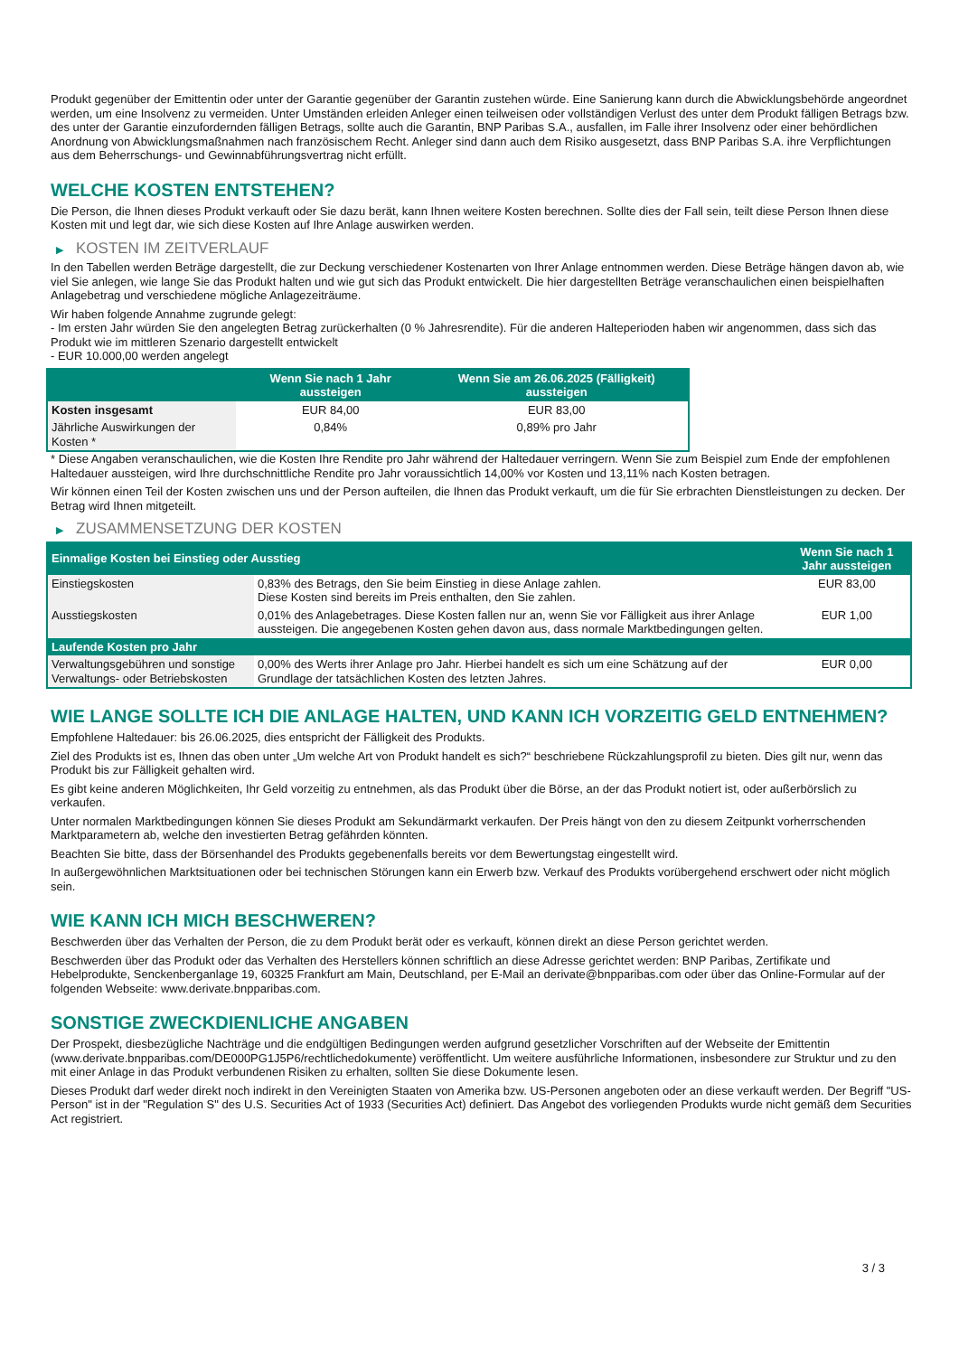Produkt gegenüber der Emittentin oder unter der Garantie gegenüber der Garantin zustehen würde. Eine Sanierung kann durch die Abwicklungsbehörde angeordnet werden, um eine Insolvenz zu vermeiden. Unter Umständen erleiden Anleger einen teilweisen oder vollständigen Verlust des unter dem Produkt fälligen Betrags bzw. des unter der Garantie einzufordernden fälligen Betrags, sollte auch die Garantin, BNP Paribas S.A., ausfallen, im Falle ihrer Insolvenz oder einer behördlichen Anordnung von Abwicklungsmaßnahmen nach französischem Recht. Anleger sind dann auch dem Risiko ausgesetzt, dass BNP Paribas S.A. ihre Verpflichtungen aus dem Beherrschungs- und Gewinnabführungsvertrag nicht erfüllt.
WELCHE KOSTEN ENTSTEHEN?
Die Person, die Ihnen dieses Produkt verkauft oder Sie dazu berät, kann Ihnen weitere Kosten berechnen. Sollte dies der Fall sein, teilt diese Person Ihnen diese Kosten mit und legt dar, wie sich diese Kosten auf Ihre Anlage auswirken werden.
▶ KOSTEN IM ZEITVERLAUF
In den Tabellen werden Beträge dargestellt, die zur Deckung verschiedener Kostenarten von Ihrer Anlage entnommen werden. Diese Beträge hängen davon ab, wie viel Sie anlegen, wie lange Sie das Produkt halten und wie gut sich das Produkt entwickelt. Die hier dargestellten Beträge veranschaulichen einen beispielhaften Anlagebetrag und verschiedene mögliche Anlagezeiträume.
Wir haben folgende Annahme zugrunde gelegt:
- Im ersten Jahr würden Sie den angelegten Betrag zurückerhalten (0 % Jahresrendite). Für die anderen Halteperioden haben wir angenommen, dass sich das Produkt wie im mittleren Szenario dargestellt entwickelt
- EUR 10.000,00 werden angelegt
| | Wenn Sie nach 1 Jahr aussteigen | Wenn Sie am 26.06.2025 (Fälligkeit) aussteigen |
| --- | --- | --- |
| Kosten insgesamt | EUR 84,00 | EUR 83,00 |
| Jährliche Auswirkungen der Kosten * | 0,84% | 0,89% pro Jahr |
* Diese Angaben veranschaulichen, wie die Kosten Ihre Rendite pro Jahr während der Haltedauer verringern. Wenn Sie zum Beispiel zum Ende der empfohlenen Haltedauer aussteigen, wird Ihre durchschnittliche Rendite pro Jahr voraussichtlich 14,00% vor Kosten und 13,11% nach Kosten betragen.
Wir können einen Teil der Kosten zwischen uns und der Person aufteilen, die Ihnen das Produkt verkauft, um die für Sie erbrachten Dienstleistungen zu decken. Der Betrag wird Ihnen mitgeteilt.
▶ ZUSAMMENSETZUNG DER KOSTEN
| Einmalige Kosten bei Einstieg oder Ausstieg | | Wenn Sie nach 1 Jahr aussteigen |
| --- | --- | --- |
| Einstiegskosten | 0,83% des Betrags, den Sie beim Einstieg in diese Anlage zahlen. Diese Kosten sind bereits im Preis enthalten, den Sie zahlen. | EUR 83,00 |
| Ausstiegskosten | 0,01% des Anlagebetrages. Diese Kosten fallen nur an, wenn Sie vor Fälligkeit aus ihrer Anlage aussteigen. Die angegebenen Kosten gehen davon aus, dass normale Marktbedingungen gelten. | EUR 1,00 |
| Laufende Kosten pro Jahr | | |
| Verwaltungsgebühren und sonstige Verwaltungs- oder Betriebskosten | 0,00% des Werts ihrer Anlage pro Jahr. Hierbei handelt es sich um eine Schätzung auf der Grundlage der tatsächlichen Kosten des letzten Jahres. | EUR 0,00 |
WIE LANGE SOLLTE ICH DIE ANLAGE HALTEN, UND KANN ICH VORZEITIG GELD ENTNEHMEN?
Empfohlene Haltedauer: bis 26.06.2025, dies entspricht der Fälligkeit des Produkts.
Ziel des Produkts ist es, Ihnen das oben unter „Um welche Art von Produkt handelt es sich?“ beschriebene Rückzahlungsprofil zu bieten. Dies gilt nur, wenn das Produkt bis zur Fälligkeit gehalten wird.
Es gibt keine anderen Möglichkeiten, Ihr Geld vorzeitig zu entnehmen, als das Produkt über die Börse, an der das Produkt notiert ist, oder außerbörslich zu verkaufen.
Unter normalen Marktbedingungen können Sie dieses Produkt am Sekundärmarkt verkaufen. Der Preis hängt von den zu diesem Zeitpunkt vorherrschenden Marktparametern ab, welche den investierten Betrag gefährden könnten.
Beachten Sie bitte, dass der Börsenhandel des Produkts gegebenenfalls bereits vor dem Bewertungstag eingestellt wird.
In außergewöhnlichen Marktsituationen oder bei technischen Störungen kann ein Erwerb bzw. Verkauf des Produkts vorübergehend erschwert oder nicht möglich sein.
WIE KANN ICH MICH BESCHWEREN?
Beschwerden über das Verhalten der Person, die zu dem Produkt berät oder es verkauft, können direkt an diese Person gerichtet werden.
Beschwerden über das Produkt oder das Verhalten des Herstellers können schriftlich an diese Adresse gerichtet werden: BNP Paribas, Zertifikate und Hebelprodukte, Senckenberganlage 19, 60325 Frankfurt am Main, Deutschland, per E-Mail an derivate@bnpparibas.com oder über das Online-Formular auf der folgenden Webseite: www.derivate.bnpparibas.com.
SONSTIGE ZWECKDIENLICHE ANGABEN
Der Prospekt, diesbezügliche Nachträge und die endgültigen Bedingungen werden aufgrund gesetzlicher Vorschriften auf der Webseite der Emittentin (www.derivate.bnpparibas.com/DE000PG1J5P6/rechtlichedokumente) veröffentlicht. Um weitere ausführliche Informationen, insbesondere zur Struktur und zu den mit einer Anlage in das Produkt verbundenen Risiken zu erhalten, sollten Sie diese Dokumente lesen.
Dieses Produkt darf weder direkt noch indirekt in den Vereinigten Staaten von Amerika bzw. US-Personen angeboten oder an diese verkauft werden. Der Begriff "US-Person" ist in der "Regulation S" des U.S. Securities Act of 1933 (Securities Act) definiert. Das Angebot des vorliegenden Produkts wurde nicht gemäß dem Securities Act registriert.
3 / 3